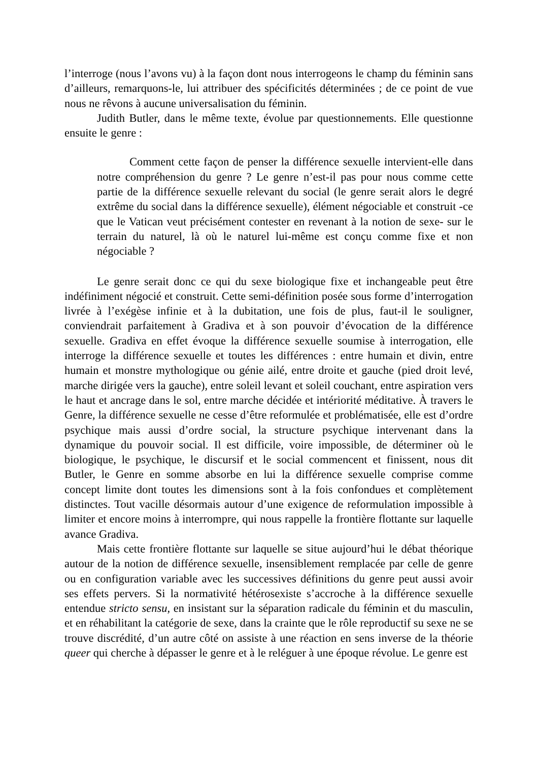l’interroge (nous l’avons vu) à la façon dont nous interrogeons le champ du féminin sans d’ailleurs, remarquons-le, lui attribuer des spécificités déterminées ; de ce point de vue nous ne rêvons à aucune universalisation du féminin.
Judith Butler, dans le même texte, évolue par questionnements. Elle questionne ensuite le genre :
Comment cette façon de penser la différence sexuelle intervient-elle dans notre compréhension du genre ? Le genre n’est-il pas pour nous comme cette partie de la différence sexuelle relevant du social (le genre serait alors le degré extrême du social dans la différence sexuelle), élément négociable et construit -ce que le Vatican veut précisément contester en revenant à la notion de sexe- sur le terrain du naturel, là où le naturel lui-même est conçu comme fixe et non négociable ?
Le genre serait donc ce qui du sexe biologique fixe et inchangeable peut être indéfiniment négocié et construit. Cette semi-définition posée sous forme d’interrogation livrée à l’exégèse infinie et à la dubitation, une fois de plus, faut-il le souligner, conviendrait parfaitement à Gradiva et à son pouvoir d’évocation de la différence sexuelle. Gradiva en effet évoque la différence sexuelle soumise à interrogation, elle interroge la différence sexuelle et toutes les différences : entre humain et divin, entre humain et monstre mythologique ou génie ailé, entre droite et gauche (pied droit levé, marche dirigée vers la gauche), entre soleil levant et soleil couchant, entre aspiration vers le haut et ancrage dans le sol, entre marche décidée et intériorité méditative. À travers le Genre, la différence sexuelle ne cesse d’être reformulée et problématisée, elle est d’ordre psychique mais aussi d’ordre social, la structure psychique intervenant dans la dynamique du pouvoir social. Il est difficile, voire impossible, de déterminer où le biologique, le psychique, le discursif et le social commencent et finissent, nous dit Butler, le Genre en somme absorbe en lui la différence sexuelle comprise comme concept limite dont toutes les dimensions sont à la fois confondues et complètement distinctes. Tout vacille désormais autour d’une exigence de reformulation impossible à limiter et encore moins à interrompre, qui nous rappelle la frontière flottante sur laquelle avance Gradiva.
Mais cette frontière flottante sur laquelle se situe aujourd’hui le débat théorique autour de la notion de différence sexuelle, insensiblement remplacée par celle de genre ou en configuration variable avec les successives définitions du genre peut aussi avoir ses effets pervers. Si la normativité hétérosexiste s’accroche à la différence sexuelle entendue stricto sensu, en insistant sur la séparation radicale du féminin et du masculin, et en réhabilitant la catégorie de sexe, dans la crainte que le rôle reproductif su sexe ne se trouve discrédité, d’un autre côté on assiste à une réaction en sens inverse de la théorie queer qui cherche à dépasser le genre et à le reléguer à une époque révolue. Le genre est